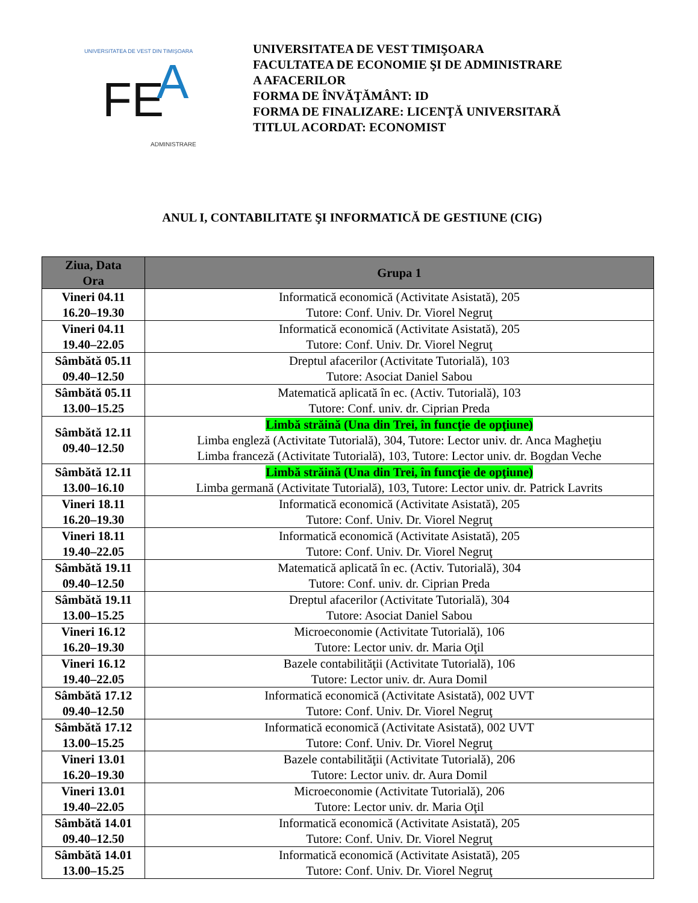UNIVERSITATEA DE VEST DIN TIMIŞOARA
FE
A
ADMINISTRARE
UNIVERSITATEA DE VEST TIMIŞOARA
FACULTATEA DE ECONOMIE ŞI DE ADMINISTRARE
A AFACERILOR
FORMA DE ÎNVĂŢĂMÂNT: ID
FORMA DE FINALIZARE: LICENŢĂ UNIVERSITARĂ
TITLUL ACORDAT: ECONOMIST
ANUL I, CONTABILITATE ŞI INFORMATICĂ DE GESTIUNE (CIG)
| Ziua, Data Ora | Grupa 1 |
| --- | --- |
| Vineri 04.11 16.20–19.30 | Informatică economică (Activitate Asistată), 205 Tutore: Conf. Univ. Dr. Viorel Negruţ |
| Vineri 04.11 19.40–22.05 | Informatică economică (Activitate Asistată), 205 Tutore: Conf. Univ. Dr. Viorel Negruţ |
| Sâmbătă 05.11 09.40–12.50 | Dreptul afacerilor (Activitate Tutorială), 103 Tutore: Asociat Daniel Sabou |
| Sâmbătă 05.11 13.00–15.25 | Matematică aplicată în ec. (Activ. Tutorială), 103 Tutore: Conf. univ. dr. Ciprian Preda |
| Sâmbătă 12.11 09.40–12.50 | Limbă străină (Una din Trei, în funcţie de opţiune) Limba engleză (Activitate Tutorială), 304, Tutore: Lector univ. dr. Anca Magheţiu Limba franceză (Activitate Tutorială), 103, Tutore: Lector univ. dr. Bogdan Veche |
| Sâmbătă 12.11 13.00–16.10 | Limbă străină (Una din Trei, în funcţie de opţiune) Limba germană (Activitate Tutorială), 103, Tutore: Lector univ. dr. Patrick Lavrits |
| Vineri 18.11 16.20–19.30 | Informatică economică (Activitate Asistată), 205 Tutore: Conf. Univ. Dr. Viorel Negruţ |
| Vineri 18.11 19.40–22.05 | Informatică economică (Activitate Asistată), 205 Tutore: Conf. Univ. Dr. Viorel Negruţ |
| Sâmbătă 19.11 09.40–12.50 | Matematică aplicată în ec. (Activ. Tutorială), 304 Tutore: Conf. univ. dr. Ciprian Preda |
| Sâmbătă 19.11 13.00–15.25 | Dreptul afacerilor (Activitate Tutorială), 304 Tutore: Asociat Daniel Sabou |
| Vineri 16.12 16.20–19.30 | Microeconomie (Activitate Tutorială), 106 Tutore: Lector univ. dr. Maria Oţil |
| Vineri 16.12 19.40–22.05 | Bazele contabilităţii (Activitate Tutorială), 106 Tutore: Lector univ. dr. Aura Domil |
| Sâmbătă 17.12 09.40–12.50 | Informatică economică (Activitate Asistată), 002 UVT Tutore: Conf. Univ. Dr. Viorel Negruţ |
| Sâmbătă 17.12 13.00–15.25 | Informatică economică (Activitate Asistată), 002 UVT Tutore: Conf. Univ. Dr. Viorel Negruţ |
| Vineri 13.01 16.20–19.30 | Bazele contabilităţii (Activitate Tutorială), 206 Tutore: Lector univ. dr. Aura Domil |
| Vineri 13.01 19.40–22.05 | Microeconomie (Activitate Tutorială), 206 Tutore: Lector univ. dr. Maria Oţil |
| Sâmbătă 14.01 09.40–12.50 | Informatică economică (Activitate Asistată), 205 Tutore: Conf. Univ. Dr. Viorel Negruţ |
| Sâmbătă 14.01 13.00–15.25 | Informatică economică (Activitate Asistată), 205 Tutore: Conf. Univ. Dr. Viorel Negruţ |